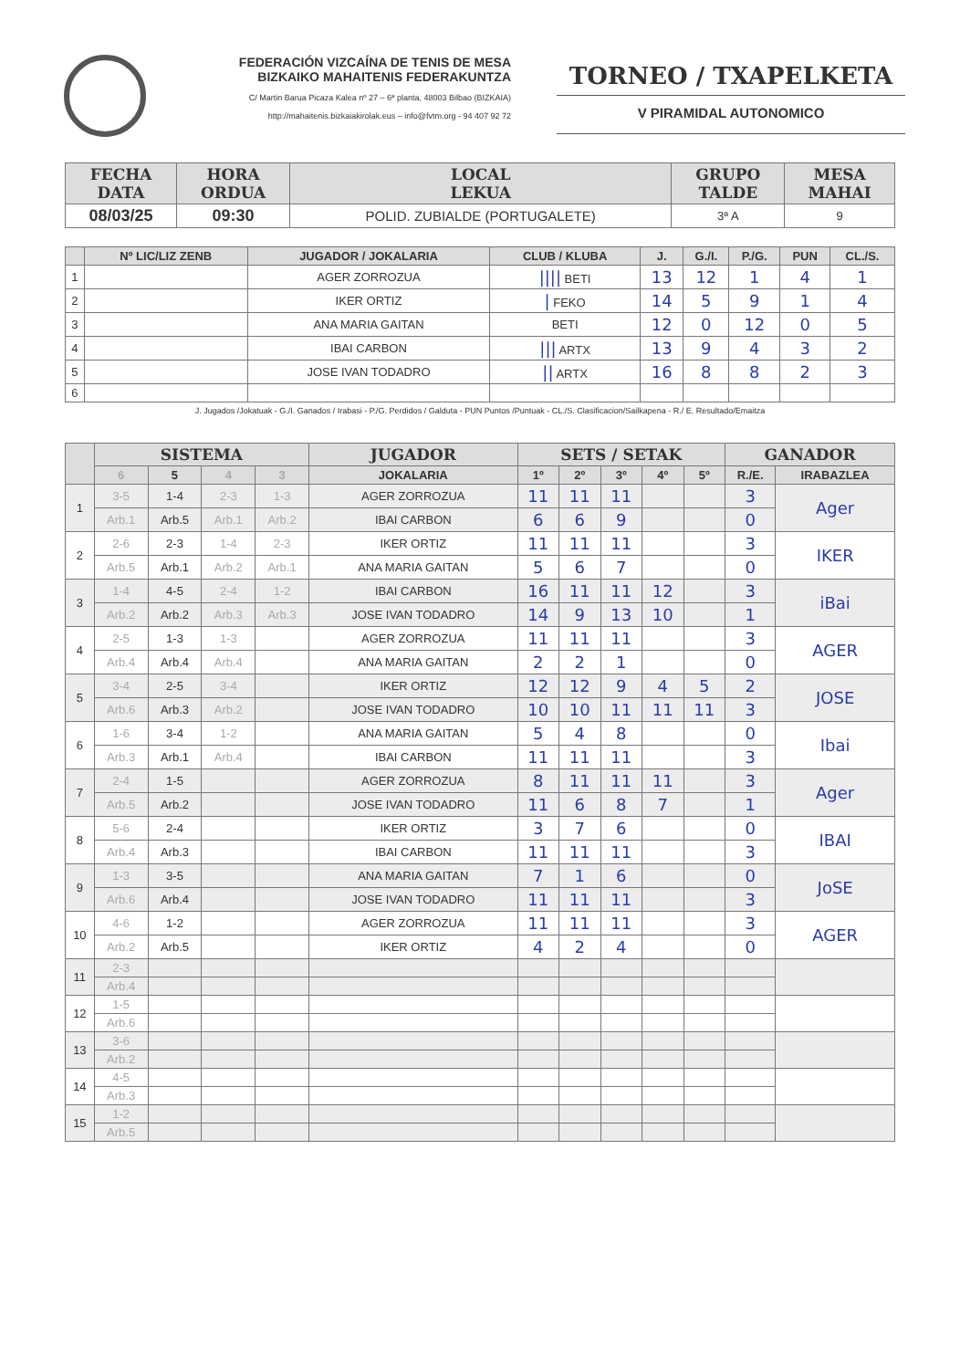FEDERACIÓN VIZCAÍNA DE TENIS DE MESA
BIZKAIKO MAHAITENIS FEDERAKUNTZA
C/ Martin Barua Picaza Kalea nº 27 – 6ª planta, 48003 Bilbao (BIZKAIA)
http://mahaitenis.bizkaiakirolak.eus – info@fvtm.org - 94 407 92 72
TORNEO / TXAPELKETA
V PIRAMIDAL AUTONOMICO
| FECHA DATA | HORA ORDUA | LOCAL LEKUA | GRUPO TALDE | MESA MAHAI |
| --- | --- | --- | --- | --- |
| 08/03/25 | 09:30 | POLID. ZUBIALDE (PORTUGALETE) | 3ª A | 9 |
| | Nº LIC/LIZ ZENB | JUGADOR / JOKALARIA | CLUB / KLUBA | J. | G./I. | P./G. | PUN | CL./S. |
| --- | --- | --- | --- | --- | --- | --- | --- | --- |
| 1 | | AGER ZORROZUA | //// BETI | 13 | 12 | 1 | 4 | 1 |
| 2 | | IKER ORTIZ | / FEKO | 14 | 5 | 9 | 1 | 4 |
| 3 | | ANA MARIA GAITAN | BETI | 12 | 0 | 12 | 0 | 5 |
| 4 | | IBAI CARBON | /// ARTX | 13 | 9 | 4 | 3 | 2 |
| 5 | | JOSE IVAN TODADRO | // ARTX | 16 | 8 | 8 | 2 | 3 |
| 6 | | | | | | | | |
J. Jugados /Jokatuak - G./I. Ganados / Irabasi - P./G. Perdidos / Galduta - PUN Puntos /Puntuak - CL./S. Clasificacion/Sailkapena - R./ E. Resultado/Emaitza
| | SISTEMA | | | | JUGADOR | SETS / SETAK | | | | | GANADOR | |
| --- | --- | --- | --- | --- | --- | --- | --- | --- | --- | --- | --- | --- |
| | 6 | 5 | 4 | 3 | JOKALARIA | 1º | 2º | 3º | 4º | 5º | R./E. | IRABAZLEA |
| 1 | 3-5 | 1-4 | 2-3 | 1-3 | AGER ZORROZUA | 11 | 11 | 11 | | | 3 | Ager |
| | Arb.1 | Arb.5 | Arb.1 | Arb.2 | IBAI CARBON | 6 | 6 | 9 | | | 0 | |
| 2 | 2-6 | 2-3 | 1-4 | 2-3 | IKER ORTIZ | 11 | 11 | 11 | | | 3 | IKER |
| | Arb.5 | Arb.1 | Arb.2 | Arb.1 | ANA MARIA GAITAN | 5 | 6 | 7 | | | 0 | |
| 3 | 1-4 | 4-5 | 2-4 | 1-2 | IBAI CARBON | 16 | 11 | 11 | 12 | | 3 | iBai |
| | Arb.2 | Arb.2 | Arb.3 | Arb.3 | JOSE IVAN TODADRO | 14 | 9 | 13 | 10 | | 1 | |
| 4 | 2-5 | 1-3 | 1-3 | | AGER ZORROZUA | 11 | 11 | 11 | | | 3 | AGER |
| | Arb.4 | Arb.4 | Arb.4 | | ANA MARIA GAITAN | 2 | 2 | 1 | | | 0 | |
| 5 | 3-4 | 2-5 | 3-4 | | IKER ORTIZ | 12 | 12 | 9 | 4 | 5 | 2 | JOSE |
| | Arb.6 | Arb.3 | Arb.2 | | JOSE IVAN TODADRO | 10 | 10 | 11 | 11 | 11 | 3 | |
| 6 | 1-6 | 3-4 | 1-2 | | ANA MARIA GAITAN | 5 | 4 | 8 | | | 0 | Ibai |
| | Arb.3 | Arb.1 | Arb.4 | | IBAI CARBON | 11 | 11 | 11 | | | 3 | |
| 7 | 2-4 | 1-5 | | | AGER ZORROZUA | 8 | 11 | 11 | 11 | | 3 | Ager |
| | Arb.5 | Arb.2 | | | JOSE IVAN TODADRO | 11 | 6 | 8 | 7 | | 1 | |
| 8 | 5-6 | 2-4 | | | IKER ORTIZ | 3 | 7 | 6 | | | 0 | IBAI |
| | Arb.4 | Arb.3 | | | IBAI CARBON | 11 | 11 | 11 | | | 3 | |
| 9 | 1-3 | 3-5 | | | ANA MARIA GAITAN | 7 | 1 | 6 | | | 0 | JoSE |
| | Arb.6 | Arb.4 | | | JOSE IVAN TODADRO | 11 | 11 | 11 | | | 3 | |
| 10 | 4-6 | 1-2 | | | AGER ZORROZUA | 11 | 11 | 11 | | | 3 | AGER |
| | Arb.2 | Arb.5 | | | IKER ORTIZ | 4 | 2 | 4 | | | 0 | |
| 11 | 2-3 | | | | | | | | | | | |
| | Arb.4 | | | | | | | | | | | |
| 12 | 1-5 | | | | | | | | | | | |
| | Arb.6 | | | | | | | | | | | |
| 13 | 3-6 | | | | | | | | | | | |
| | Arb.2 | | | | | | | | | | | |
| 14 | 4-5 | | | | | | | | | | | |
| | Arb.3 | | | | | | | | | | | |
| 15 | 1-2 | | | | | | | | | | | |
| | Arb.5 | | | | | | | | | | | |